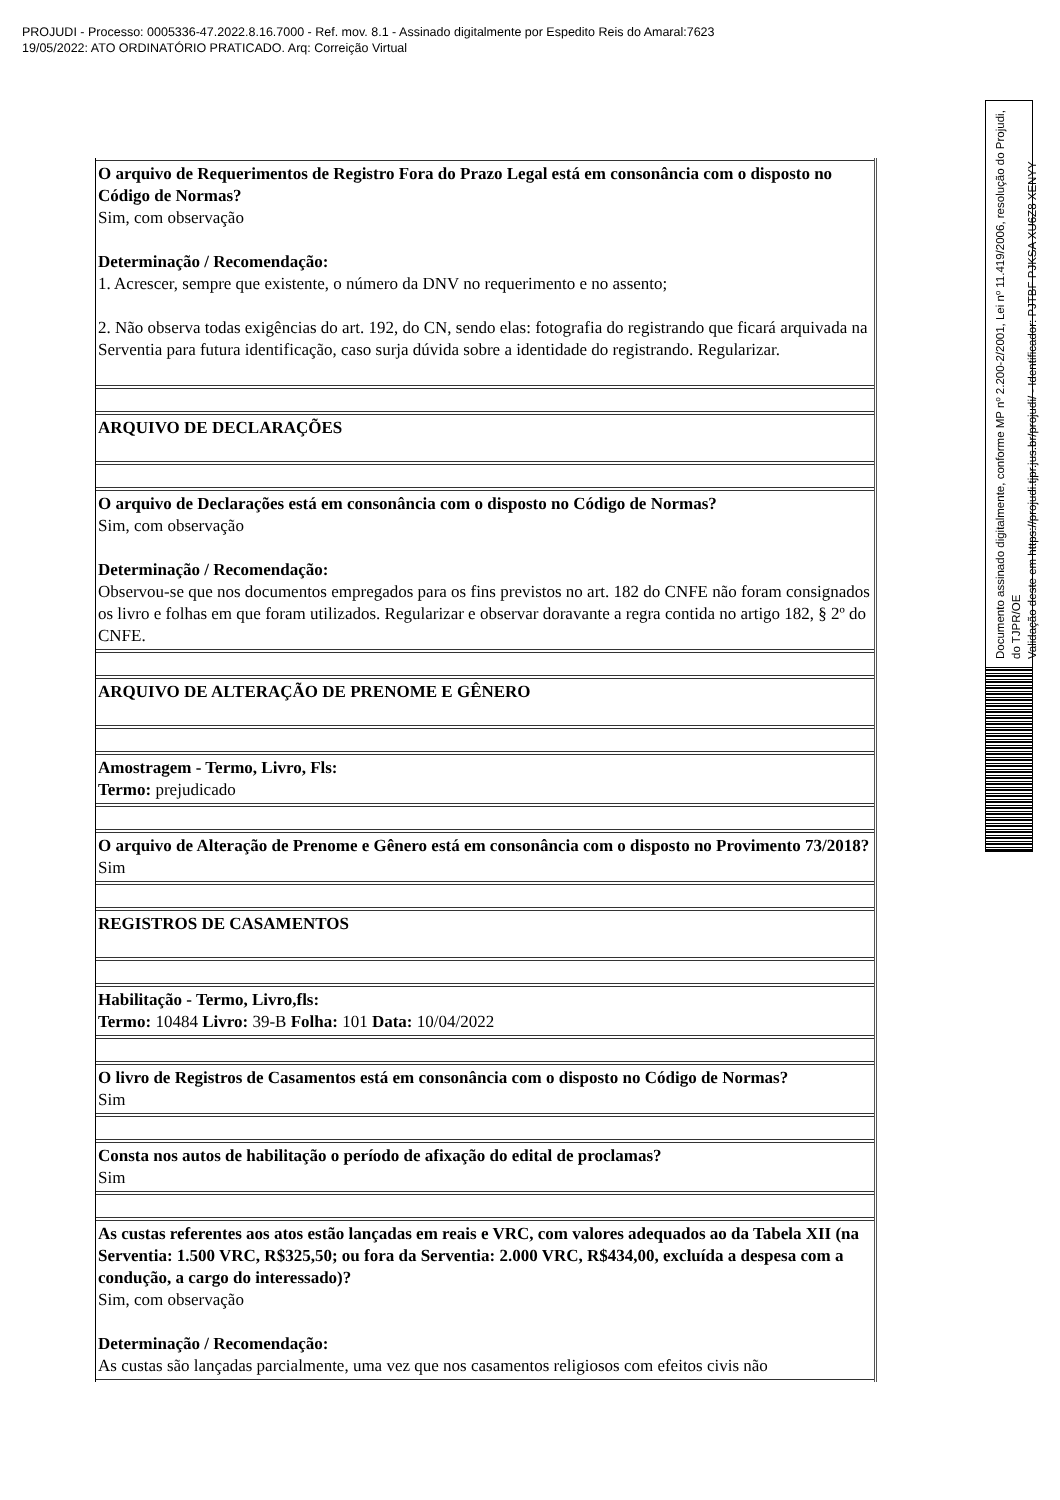PROJUDI - Processo: 0005336-47.2022.8.16.7000 - Ref. mov. 8.1 - Assinado digitalmente por Espedito Reis do Amaral:7623
19/05/2022: ATO ORDINATÓRIO PRATICADO. Arq: Correição Virtual
| O arquivo de Requerimentos de Registro Fora do Prazo Legal está em consonância com o disposto no Código de Normas? Sim, com observação Determinação / Recomendação: 1. Acrescer, sempre que existente, o número da DNV no requerimento e no assento; 2. Não observa todas exigências do art. 192, do CN, sendo elas: fotografia do registrando que ficará arquivada na Serventia para futura identificação, caso surja dúvida sobre a identidade do registrando. Regularizar. |
| ARQUIVO DE DECLARAÇÕES |
| O arquivo de Declarações está em consonância com o disposto no Código de Normas? Sim, com observação Determinação / Recomendação: Observou-se que nos documentos empregados para os fins previstos no art. 182 do CNFE não foram consignados os livro e folhas em que foram utilizados. Regularizar e observar doravante a regra contida no artigo 182, § 2º do CNFE. |
| ARQUIVO DE ALTERAÇÃO DE PRENOME E GÊNERO |
| Amostragem - Termo, Livro, Fls: Termo: prejudicado |
| O arquivo de Alteração de Prenome e Gênero está em consonância com o disposto no Provimento 73/2018? Sim |
| REGISTROS DE CASAMENTOS |
| Habilitação - Termo, Livro,fls: Termo: 10484 Livro: 39-B Folha: 101 Data: 10/04/2022 |
| O livro de Registros de Casamentos está em consonância com o disposto no Código de Normas? Sim |
| Consta nos autos de habilitação o período de afixação do edital de proclamas? Sim |
| As custas referentes aos atos estão lançadas em reais e VRC, com valores adequados ao da Tabela XII (na Serventia: 1.500 VRC, R$325,50; ou fora da Serventia: 2.000 VRC, R$434,00, excluída a despesa com a condução, a cargo do interessado)? Sim, com observação Determinação / Recomendação: As custas são lançadas parcialmente, uma vez que nos casamentos religiosos com efeitos civis não |
Documento assinado digitalmente, conforme MP nº 2.200-2/2001, Lei nº 11.419/2006, resolução do Projudi, do TJPR/OE
Validação deste em https://projudi.tjpr.jus.br/projudi/ - Identificador: PJTBF PJKSA XU6Z8 XENYY